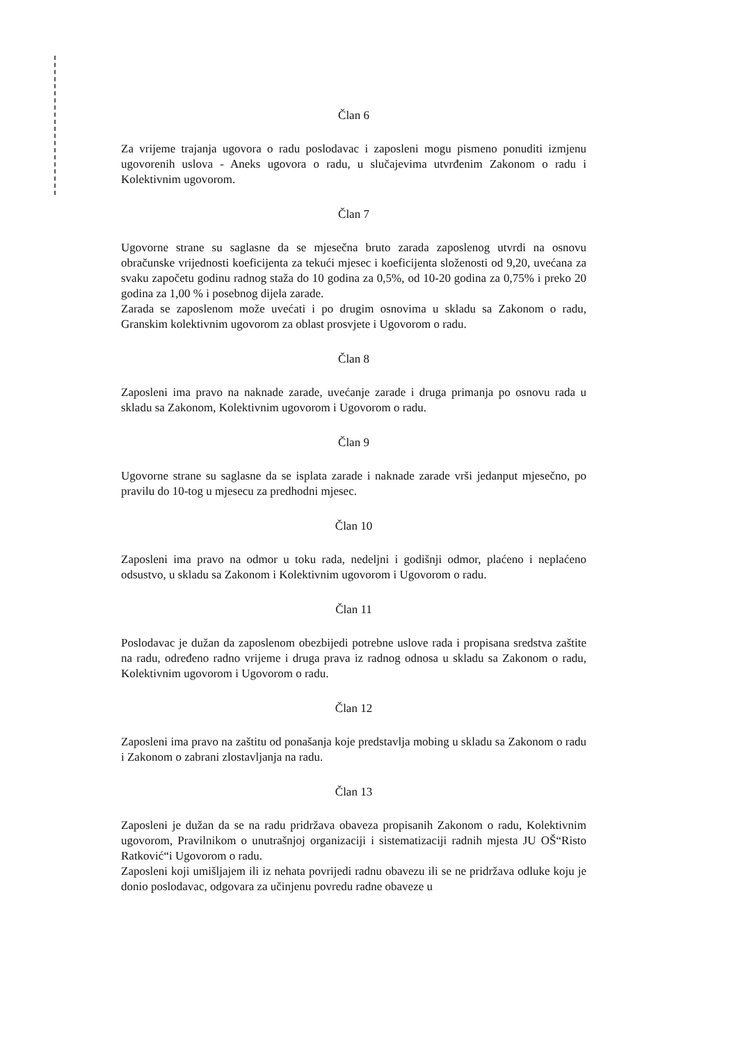Član 6
Za vrijeme trajanja ugovora o radu poslodavac i zaposleni mogu pismeno ponuditi izmjenu ugovorenih uslova - Aneks ugovora o radu, u slučajevima utvrđenim Zakonom o radu i Kolektivnim ugovorom.
Član 7
Ugovorne strane su saglasne da se mjesečna bruto zarada zaposlenog utvrdi na osnovu obračunske vrijednosti koeficijenta za tekući mjesec i koeficijenta složenosti od 9,20, uvećana za svaku započetu godinu radnog staža do 10 godina za 0,5%, od 10-20 godina za 0,75% i preko 20 godina za 1,00 % i posebnog dijela zarade.
Zarada se zaposlenom može uvećati i po drugim osnovima u skladu sa Zakonom o radu, Granskim kolektivnim ugovorom za oblast prosvjete i Ugovorom o radu.
Član 8
Zaposleni ima pravo na naknade zarade, uvećanje zarade i druga primanja po osnovu rada u skladu sa Zakonom, Kolektivnim ugovorom i Ugovorom o radu.
Član 9
Ugovorne strane su saglasne da se isplata zarade i naknade zarade vrši jedanput mjesečno, po pravilu do 10-tog u mjesecu za predhodni mjesec.
Član 10
Zaposleni ima pravo na odmor u toku rada, nedeljni i godišnji odmor, plaćeno i neplaćeno odsustvo, u skladu sa Zakonom i Kolektivnim ugovorom i Ugovorom o radu.
Član 11
Poslodavac je dužan da zaposlenom obezbijedi potrebne uslove rada i propisana sredstva zaštite na radu, određeno radno vrijeme i druga prava iz radnog odnosa u skladu sa Zakonom o radu, Kolektivnim ugovorom i Ugovorom o radu.
Član 12
Zaposleni ima pravo na zaštitu od ponašanja koje predstavlja mobing u skladu sa Zakonom o radu i Zakonom o zabrani zlostavljanja na radu.
Član 13
Zaposleni je dužan da se na radu pridržava obaveza propisanih Zakonom o radu, Kolektivnim ugovorom, Pravilnikom o unutrašnjoj organizaciji i sistematizaciji radnih mjesta JU OŠ“Risto Ratković“i Ugovorom o radu.
Zaposleni koji umišljajem ili iz nehata povrijedi radnu obavezu ili se ne pridržava odluke koju je donio poslodavac, odgovara za učinjenu povredu radne obaveze u